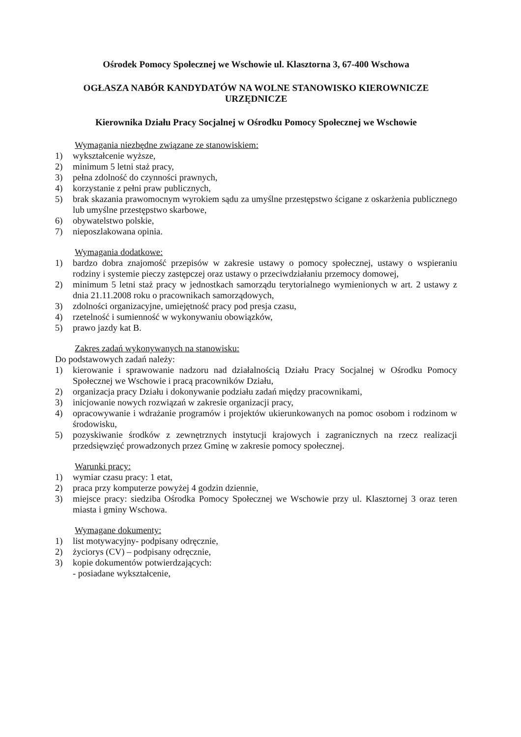Ośrodek Pomocy Społecznej we Wschowie ul. Klasztorna 3, 67-400 Wschowa
OGŁASZA NABÓR KANDYDATÓW NA WOLNE STANOWISKO KIEROWNICZE URZĘDNICZE
Kierownika Działu Pracy Socjalnej w Ośrodku Pomocy Społecznej we Wschowie
Wymagania niezbędne związane ze stanowiskiem:
1) wykształcenie wyższe,
2) minimum 5 letni staż pracy,
3) pełna zdolność do czynności prawnych,
4) korzystanie z pełni praw publicznych,
5) brak skazania prawomocnym wyrokiem sądu za umyślne przestępstwo ścigane z oskarżenia publicznego lub umyślne przestępstwo skarbowe,
6) obywatelstwo polskie,
7) nieposzlakowana opinia.
Wymagania dodatkowe:
1) bardzo dobra znajomość przepisów w zakresie ustawy o pomocy społecznej, ustawy o wspieraniu rodziny i systemie pieczy zastępczej oraz ustawy o przeciwdziałaniu przemocy domowej,
2) minimum 5 letni staż pracy w jednostkach samorządu terytorialnego wymienionych w art. 2 ustawy z dnia 21.11.2008 roku o pracownikach samorządowych,
3) zdolności organizacyjne, umiejętność pracy pod presja czasu,
4) rzetelność i sumienność w wykonywaniu obowiązków,
5) prawo jazdy kat B.
Zakres zadań wykonywanych na stanowisku:
Do podstawowych zadań należy:
1) kierowanie i sprawowanie nadzoru nad działalnością Działu Pracy Socjalnej w Ośrodku Pomocy Społecznej we Wschowie i pracą pracowników Działu,
2) organizacja pracy Działu i dokonywanie podziału zadań między pracownikami,
3) inicjowanie nowych rozwiązań w zakresie organizacji pracy,
4) opracowywanie i wdrażanie programów i projektów ukierunkowanych na pomoc osobom i rodzinom w środowisku,
5) pozyskiwanie środków z zewnętrznych instytucji krajowych i zagranicznych na rzecz realizacji przedsięwzięć prowadzonych przez Gminę w zakresie pomocy społecznej.
Warunki pracy:
1) wymiar czasu pracy: 1 etat,
2) praca przy komputerze powyżej 4 godzin dziennie,
3) miejsce pracy: siedziba Ośrodka Pomocy Społecznej we Wschowie przy ul. Klasztornej 3 oraz teren miasta i gminy Wschowa.
Wymagane dokumenty:
1) list motywacyjny- podpisany odręcznie,
2) życiorys (CV) – podpisany odręcznie,
3) kopie dokumentów potwierdzających:
- posiadane wykształcenie,